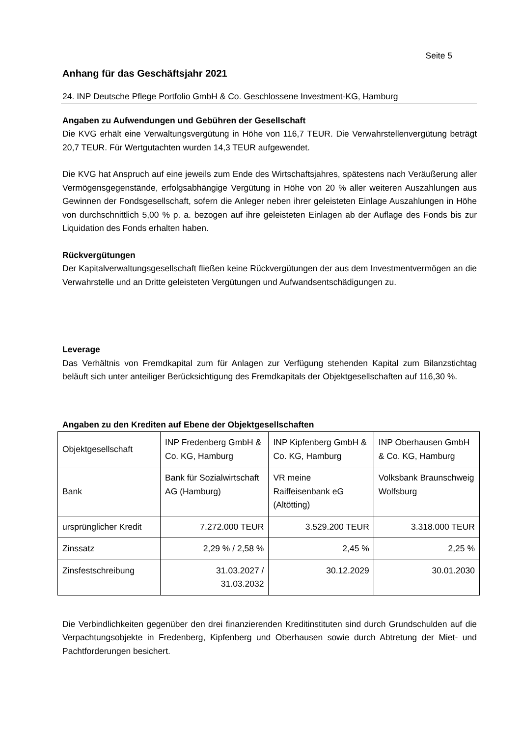Seite 5
Anhang für das Geschäftsjahr 2021
24. INP Deutsche Pflege Portfolio GmbH & Co. Geschlossene Investment-KG, Hamburg
Angaben zu Aufwendungen und Gebühren der Gesellschaft
Die KVG erhält eine Verwaltungsvergütung in Höhe von 116,7 TEUR. Die Verwahrstellenvergütung beträgt 20,7 TEUR. Für Wertgutachten wurden 14,3 TEUR aufgewendet.
Die KVG hat Anspruch auf eine jeweils zum Ende des Wirtschaftsjahres, spätestens nach Veräußerung aller Vermögensgegenstände, erfolgsabhängige Vergütung in Höhe von 20 % aller weiteren Auszahlungen aus Gewinnen der Fondsgesellschaft, sofern die Anleger neben ihrer geleisteten Einlage Auszahlungen in Höhe von durchschnittlich 5,00 % p. a. bezogen auf ihre geleisteten Einlagen ab der Auflage des Fonds bis zur Liquidation des Fonds erhalten haben.
Rückvergütungen
Der Kapitalverwaltungsgesellschaft fließen keine Rückvergütungen der aus dem Investmentvermögen an die Verwahrstelle und an Dritte geleisteten Vergütungen und Aufwandsentschädigungen zu.
Leverage
Das Verhältnis von Fremdkapital zum für Anlagen zur Verfügung stehenden Kapital zum Bilanzstichtag beläuft sich unter anteiliger Berücksichtigung des Fremdkapitals der Objektgesellschaften auf 116,30 %.
Angaben zu den Krediten auf Ebene der Objektgesellschaften
| Objektgesellschaft | INP Fredenberg GmbH & Co. KG, Hamburg | INP Kipfenberg GmbH & Co. KG, Hamburg | INP Oberhausen GmbH & Co. KG, Hamburg |
| Bank | Bank für Sozialwirtschaft AG (Hamburg) | VR meine Raiffeisenbank eG (Altötting) | Volksbank Braunschweig Wolfsburg |
| ursprünglicher Kredit | 7.272.000 TEUR | 3.529.200 TEUR | 3.318.000 TEUR |
| Zinssatz | 2,29 % / 2,58 % | 2,45 % | 2,25 % |
| Zinsfestschreibung | 31.03.2027 / 31.03.2032 | 30.12.2029 | 30.01.2030 |
Die Verbindlichkeiten gegenüber den drei finanzierenden Kreditinstituten sind durch Grundschulden auf die Verpachtungsobjekte in Fredenberg, Kipfenberg und Oberhausen sowie durch Abtretung der Miet- und Pachtforderungen besichert.